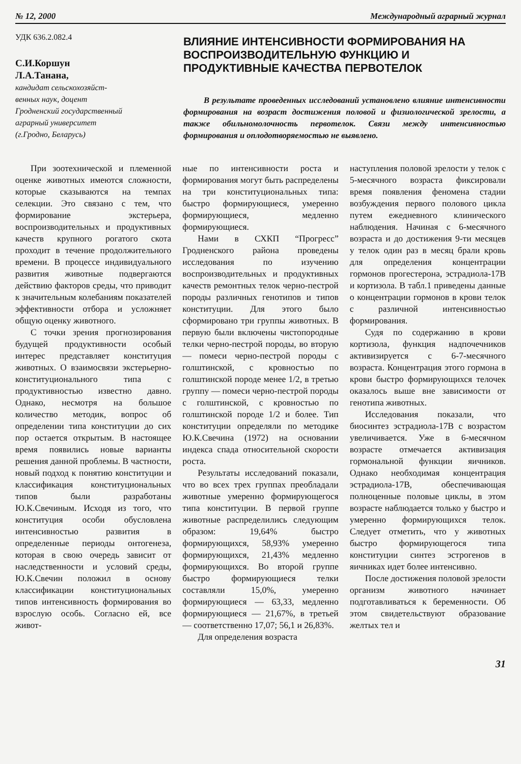№ 12, 2000 Международный аграрный журнал
УДК 636.2.082.4
С.И.Коршун
Л.А.Танана,
кандидат сельскохозяйст-
венных наук, доцент
Гродненский государственный
аграрный университет
(г.Гродно, Беларусь)
ВЛИЯНИЕ ИНТЕНСИВНОСТИ ФОРМИРОВАНИЯ НА ВОСПРОИЗВОДИТЕЛЬНУЮ ФУНКЦИЮ И ПРОДУКТИВНЫЕ КАЧЕСТВА ПЕРВОТЕЛОК
В результате проведенных исследований установлено влияние интенсивности формирования на возраст достижения половой и физиологической зрелости, а также обильномолочность первотелок. Связи между интенсивностью формирования и оплодотворяемостью не выявлено.
При зоотехнической и племенной оценке животных имеются сложности, которые сказываются на темпах селекции. Это связано с тем, что формирование экстерьера, воспроизводительных и продуктивных качеств крупного рогатого скота проходит в течение продолжительного времени. В процессе индивидуального развития животные подвергаются действию факторов среды, что приводит к значительным колебаниям показателей эффективности отбора и усложняет общую оценку животного.
С точки зрения прогнозирования будущей продуктивности особый интерес представляет конституция животных. О взаимосвязи экстерьерно-конституционального типа с продуктивностью известно давно. Однако, несмотря на большое количество методик, вопрос об определении типа конституции до сих пор остается открытым. В настоящее время появились новые варианты решения данной проблемы. В частности, новый подход к понятию конституции и классификация конституциональных типов были разработаны Ю.К.Свечиным. Исходя из того, что конституция особи обусловлена интенсивностью развития в определенные периоды онтогенеза, которая в свою очередь зависит от наследственности и условий среды, Ю.К.Свечин положил в основу классификации конституциональных типов интенсивность формирования во взрослую особь. Согласно ей, все живот-
ные по интенсивности роста и формирования могут быть распределены на три конституциональных типа: быстро формирующиеся, умеренно формирующиеся, медленно формирующиеся.
Нами в СХКП “Прогресс” Гродненского района проведены исследования по изучению воспроизводительных и продуктивных качеств ремонтных телок черно-пестрой породы различных генотипов и типов конституции. Для этого было сформировано три группы животных. В первую были включены чистопородные телки черно-пестрой породы, во вторую — помеси черно-пестрой породы с голштинской, с кровностью по голштинской породе менее 1/2, в третью группу — помеси черно-пестрой породы с голштинской, с кровностью по голштинской породе 1/2 и более. Тип конституции определяли по методике Ю.К.Свечина (1972) на основании индекса спада относительной скорости роста.
Результаты исследований показали, что во всех трех группах преобладали животные умеренно формирующегося типа конституции. В первой группе животные распределились следующим образом: 19,64% быстро формирующихся, 58,93% умеренно формирующихся, 21,43% медленно формирующихся. Во второй группе быстро формирующиеся телки составляли 15,0%, умеренно формирующиеся — 63,33, медленно формирующиеся — 21,67%, в третьей — соответственно 17,07; 56,1 и 26,83%.
Для определения возраста
наступления половой зрелости у телок с 5-месячного возраста фиксировали время появления феномена стадии возбуждения первого полового цикла путем ежедневного клинического наблюдения. Начиная с 6-месячного возраста и до достижения 9-ти месяцев у телок один раз в месяц брали кровь для определения концентрации гормонов прогестерона, эстрадиола-17В и кортизола. В табл.1 приведены данные о концентрации гормонов в крови телок с различной интенсивностью формирования.
Судя по содержанию в крови кортизола, функция надпочечников активизируется с 6-7-месячного возраста. Концентрация этого гормона в крови быстро формирующихся телочек оказалось выше вне зависимости от генотипа животных.
Исследования показали, что биосинтез эстрадиола-17В с возрастом увеличивается. Уже в 6-месячном возрасте отмечается активизация гормональной функции яичников. Однако необходимая концентрация эстрадиола-17В, обеспечивающая полноценные половые циклы, в этом возрасте наблюдается только у быстро и умеренно формирующихся телок. Следует отметить, что у животных быстро формирующегося типа конституции синтез эстрогенов в яичниках идет более интенсивно.
После достижения половой зрелости организм животного начинает подготавливаться к беременности. Об этом свидетельствуют образование желтых тел и
31